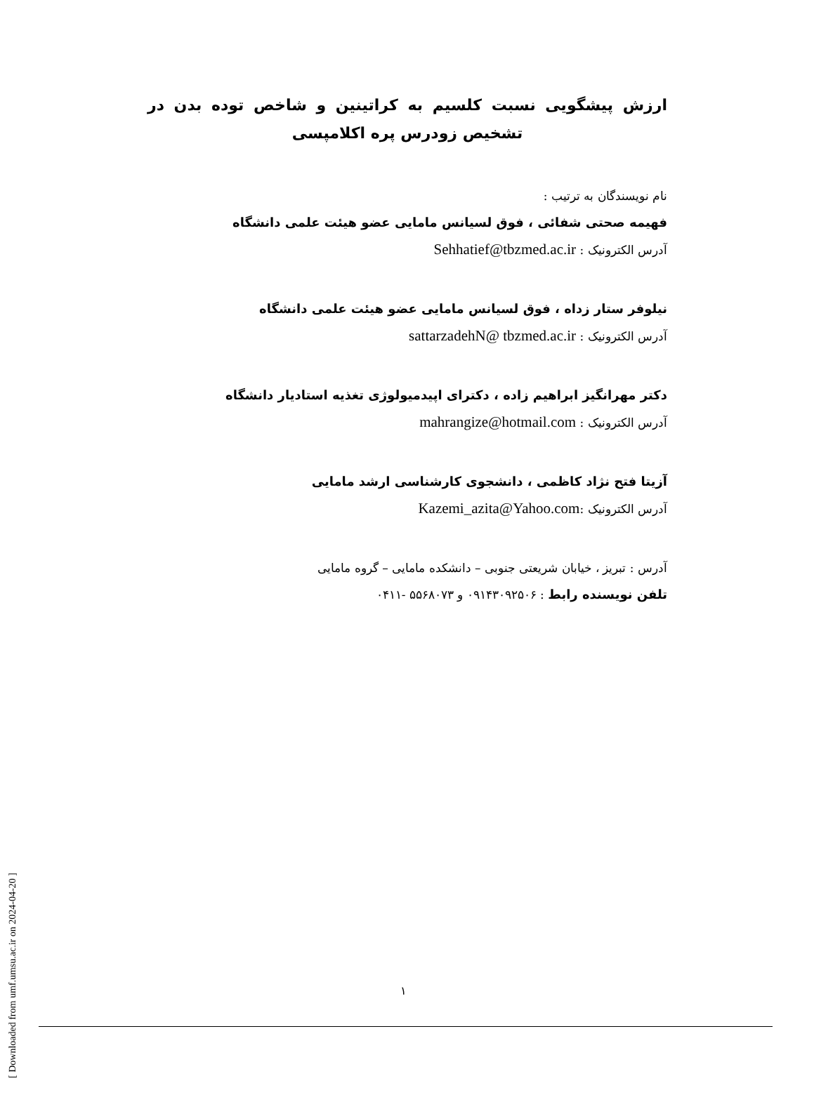ارزش پیشگویی نسبت کلسیم به کراتینین و شاخص توده بدن در تشخیص زودرس پره اکلامپسی
نام نویسندگان به ترتیب :
فهیمه صحتی شفائی ، فوق لسیانس مامایی عضو هیئت علمی دانشگاه
آدرس الکترونیک : Sehhatief@tbzmed.ac.ir
نیلوفر ستار زداه ، فوق لسیانس مامایی عضو هیئت علمی دانشگاه
آدرس الکترونیک : sattarzadehN@ tbzmed.ac.ir
دکتر مهرانگیز ابراهیم زاده ، دکترای اپیدمیولوژی تغذیه استادیار دانشگاه
آدرس الکترونیک : mahrangize@hotmail.com
آزیتا فتح نژاد کاظمی ، دانشجوی کارشناسی ارشد مامایی
آدرس الکترونیک :Kazemi_azita@Yahoo.com
آدرس : تبریز ، خیابان شریعتی جنوبی – دانشکده مامایی – گروه مامایی
تلفن نویسنده رابط : ۰۹۱۴۳۰۹۲۵۰۶ و ۵۵۶۸۰۷۳ -۰۴۱۱
[ Downloaded from umf.umsu.ac.ir on 2024-04-20 ]
۱